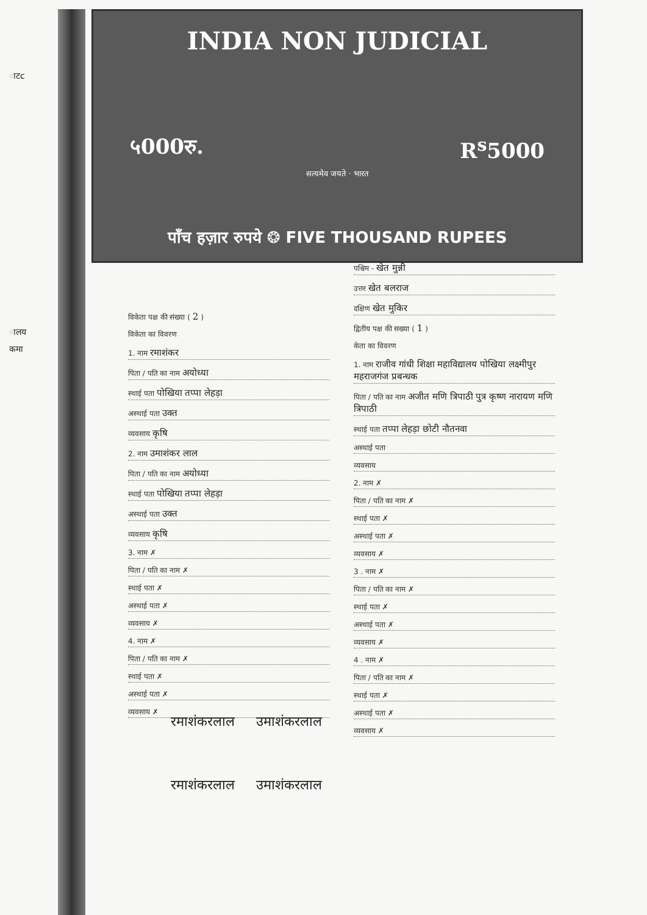ाटc
ालय
कमा
INDIA NON JUDICIAL
५000रु. R<sup>s</sup>5000
सत्यमेव जयते · भारत
पाँच हज़ार रुपये ❂ FIVE THOUSAND RUPEES
विकेता पक्ष की संख्या ( 2 )
विकेता का विवरण
1. नाम रमाशंकर
पिता / पति का नाम अयोध्या
स्थाई पता पोखिया तप्पा लेहड़ा
अस्थाई पता उक्त
व्यवसाय कृषि
2. नाम उमाशंकर लाल
पिता / पति का नाम अयोध्या
स्थाई पता पोखिया तप्पा लेहड़ा
अस्थाई पता उक्त
व्यवसाय कृषि
3. नाम ✗
पिता / पति का नाम ✗
स्थाई पता ✗
अस्थाई पता ✗
व्यवसाय ✗
4. नाम ✗
पिता / पति का नाम ✗
स्थाई पता ✗
अस्थाई पता ✗
व्यवसाय ✗
पश्चिम - खेत मुन्नी
उत्तर खेत बलराज
दक्षिण खेत मुकिर
द्वितीय पक्ष की सख्या ( 1 )
केता का विवरण
1. नाम राजीव गांधी शिक्षा महाविद्यालय पोखिया लक्ष्मीपुर महराजगंज प्रबन्धक
पिता / पति का नाम अजीत मणि त्रिपाठी पुत्र कृष्ण नारायण मणि त्रिपाठी
स्थाई पता तप्पा लेहड़ा छोटी नौतनवा
अस्थाई पता
व्यवसाय
2. नाम ✗
पिता / पति का नाम ✗
स्थाई पता ✗
अस्थाई पता ✗
व्यवसाय ✗
3 . नाम ✗
पिता / पति का नाम ✗
स्थाई पता ✗
अस्थाई पता ✗
व्यवसाय ✗
4 . नाम ✗
पिता / पति का नाम ✗
स्थाई पता ✗
अस्थाई पता ✗
व्यवसाय ✗
रमाशंकरलाल उमाशंकरलाल
रमाशंकरलाल उमाशंकरलाल